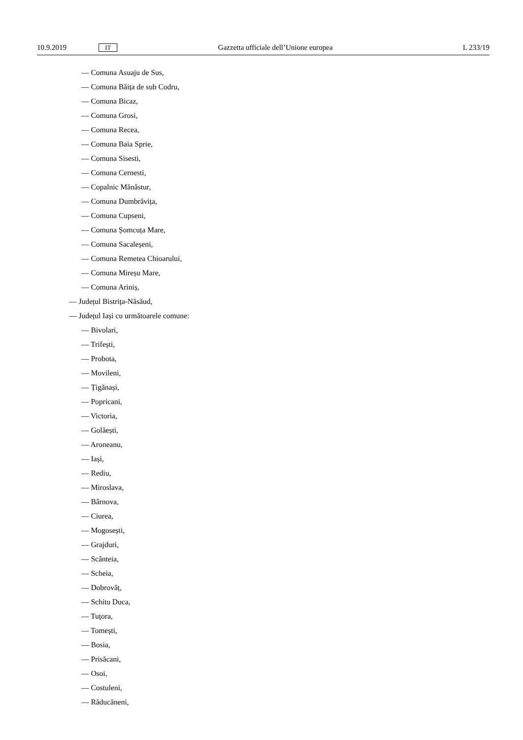10.9.2019 IT Gazzetta ufficiale dell’Unione europea L 233/19
— Comuna Asuaju de Sus,
— Comuna Băița de sub Codru,
— Comuna Bicaz,
— Comuna Grosi,
— Comuna Recea,
— Comuna Baia Sprie,
— Comuna Sisesti,
— Comuna Cernesti,
— Copalnic Mănăstur,
— Comuna Dumbrăvița,
— Comuna Cupseni,
— Comuna Șomcuța Mare,
— Comuna Sacaleșeni,
— Comuna Remetea Chioarului,
— Comuna Mireșu Mare,
— Comuna Ariniș,
— Județul Bistrița-Năsăud,
— Județul Iași cu următoarele comune:
— Bivolari,
— Trifești,
— Probota,
— Movileni,
— Țigănași,
— Popricani,
— Victoria,
— Golăești,
— Aroneanu,
— Iași,
— Rediu,
— Miroslava,
— Bârnova,
— Ciurea,
— Mogosești,
— Grajduri,
— Scânteia,
— Scheia,
— Dobrovăț,
— Schitu Duca,
— Tuțora,
— Tomești,
— Bosia,
— Prisăcani,
— Osoi,
— Costuleni,
— Răducăneni,